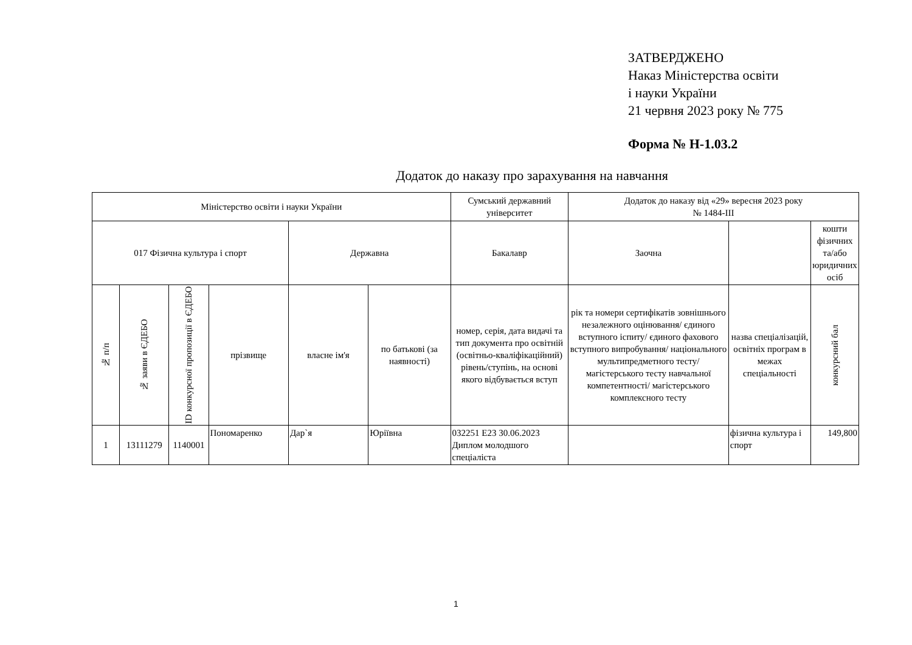ЗАТВЕРДЖЕНО
Наказ Міністерства освіти
і науки України
21 червня 2023 року № 775
Форма № Н-1.03.2
Додаток до наказу про зарахування на навчання
| Міністерство освіти і науки України | | | | | | Сумський державний університет | Додаток до наказу від «29» вересня 2023 року № 1484-ІІІ | | |
| 017 Фізична культура і спорт | | | | Державна | | Бакалавр | Заочна | | кошти фізичних та/або юридичних осіб |
| № п/п | № заяви в ЄДЕБО | ID конкурсної пропозиції в ЄДЕБО | прізвище | власне ім'я | по батькові (за наявності) | номер, серія, дата видачі та тип документа про освітній (освітньо-кваліфікаційний) рівень/ступінь, на основі якого відбувається вступ | рік та номери сертифікатів зовнішнього незалежного оцінювання/ єдиного вступного іспиту/ єдиного фахового вступного випробування/ національного мультипредметного тесту/ магістерського тесту навчальної компетентності/ магістерського комплексного тесту | назва спеціалізацій, освітніх програм в межах спеціальності | конкурсний бал |
| 1 | 13111279 | 1140001 | Пономаренко | Дар`я | Юріївна | 032251 E23 30.06.2023 Диплом молодшого спеціаліста | | фізична культура і спорт | 149,800 |
1